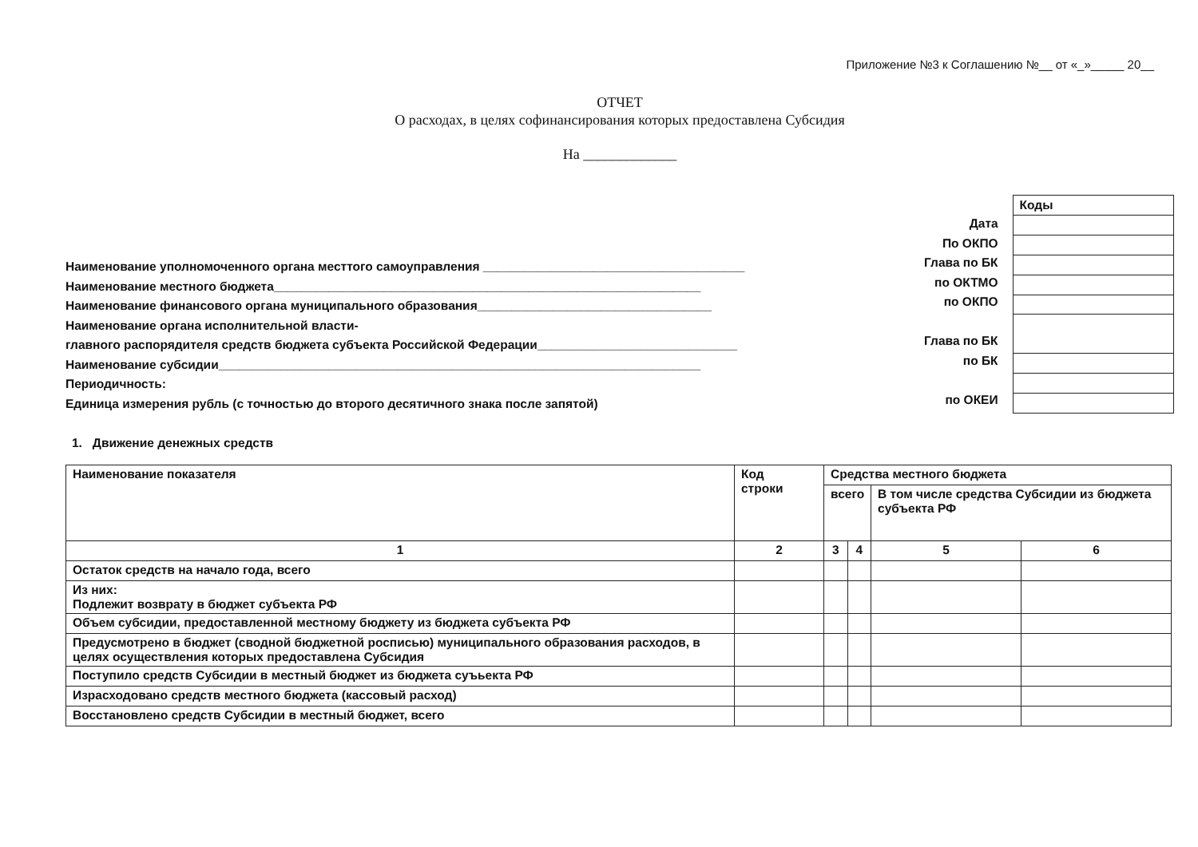Приложение №3 к Соглашению №__ от «_»_____ 20__
ОТЧЕТ
О расходах, в целях софинансирования которых предоставлена Субсидия
На _____________
Наименование уполномоченного органа месттого самоуправления ______________________________________
Наименование местного бюджета______________________________________________________________
Наименование финансового органа муниципального образования__________________________________
Наименование органа исполнительной власти-
главного распорядителя средств бюджета субъекта Российской Федерации_____________________________
Наименование субсидии______________________________________________________________________
Периодичность:
Единица измерения рубль (с точностью до второго десятичного знака после запятой)
Дата
По ОКПО
Глава по БК
по ОКТМО
по ОКПО
Глава по БК
по БК
по ОКЕИ
| Коды |
1. Движение денежных средств
| Наименование показателя | Код строки | Средства местного бюджета | | | |
| --- | --- | --- | --- | --- | --- |
| | | всего | | В том числе средства Субсидии из бюджета субъекта РФ | |
| 1 | 2 | 3 | 4 | 5 | 6 |
| Остаток средств на начало года, всего | | | | | |
| Из них: Подлежит возврату в бюджет субъекта РФ | | | | | |
| Объем субсидии, предоставленной местному бюджету из бюджета субъекта РФ | | | | | |
| Предусмотрено в бюджет (сводной бюджетной росписью) муниципального образования расходов, в целях осуществления которых предоставлена Субсидия | | | | | |
| Поступило средств Субсидии в местный бюджет из бюджета суъьекта РФ | | | | | |
| Израсходовано средств местного бюджета (кассовый расход) | | | | | |
| Восстановлено средств Субсидии в местный бюджет, всего | | | | | |